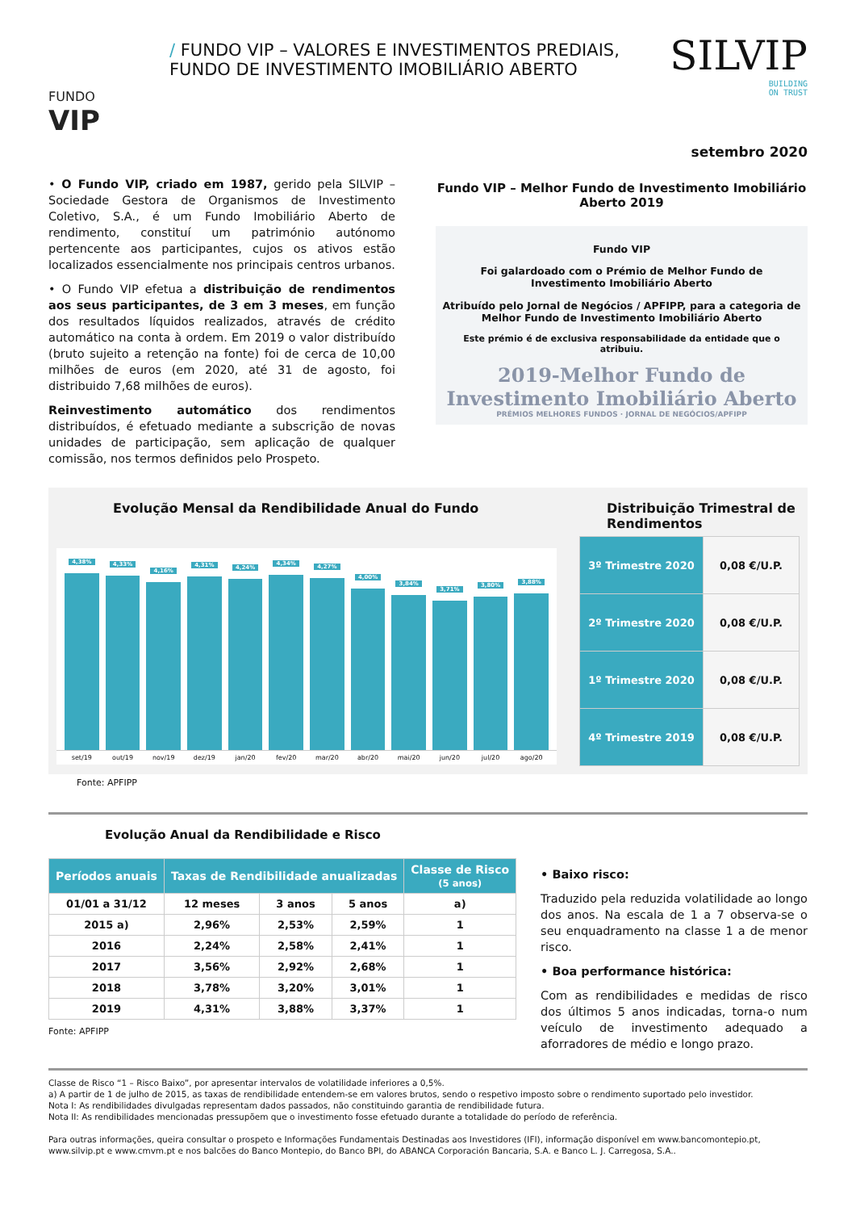FUNDO
VIP
/ FUNDO VIP – VALORES E INVESTIMENTOS PREDIAIS,
FUNDO DE INVESTIMENTO IMOBILIÁRIO ABERTO
SILVIP
BUILDING
ON TRUST
setembro 2020
• O Fundo VIP, criado em 1987, gerido pela SILVIP – Sociedade Gestora de Organismos de Investimento Coletivo, S.A., é um Fundo Imobiliário Aberto de rendimento, constituí um património autónomo pertencente aos participantes, cujos os ativos estão localizados essencialmente nos principais centros urbanos.
• O Fundo VIP efetua a distribuição de rendimentos aos seus participantes, de 3 em 3 meses, em função dos resultados líquidos realizados, através de crédito automático na conta à ordem. Em 2019 o valor distribuído (bruto sujeito a retenção na fonte) foi de cerca de 10,00 milhões de euros (em 2020, até 31 de agosto, foi distribuido 7,68 milhões de euros).
Reinvestimento automático dos rendimentos distribuídos, é efetuado mediante a subscrição de novas unidades de participação, sem aplicação de qualquer comissão, nos termos definidos pelo Prospeto.
Fundo VIP – Melhor Fundo de Investimento Imobiliário Aberto 2019
Fundo VIP
Foi galardoado com o Prémio de Melhor Fundo de Investimento Imobiliário Aberto
Atribuído pelo Jornal de Negócios / APFIPP, para a categoria de Melhor Fundo de Investimento Imobiliário Aberto
Este prémio é de exclusiva responsabilidade da entidade que o atribuiu.
2019-Melhor Fundo de
Investimento Imobiliário Aberto
PRÉMIOS MELHORES FUNDOS · JORNAL DE NEGÓCIOS/APFIPP
Evolução Mensal da Rendibilidade Anual do Fundo
4,38%
4,33%
4,16%
4,31%
4,24%
4,34%
4,27%
4,00%
3,84%
3,71%
3,80%
3,88%
set/19 out/19 nov/19 dez/19 jan/20 fev/20 mar/20 abr/20 mai/20 jun/20 jul/20 ago/20
Distribuição Trimestral de Rendimentos
| 3º Trimestre 2020 | 0,08 €/U.P. |
| 2º Trimestre 2020 | 0,08 €/U.P. |
| 1º Trimestre 2020 | 0,08 €/U.P. |
| 4º Trimestre 2019 | 0,08 €/U.P. |
Fonte: APFIPP
Evolução Anual da Rendibilidade e Risco
| Períodos anuais | Taxas de Rendibilidade anualizadas | | | Classe de Risco (5 anos) |
| --- | --- | --- | --- | --- |
| 01/01 a 31/12 | 12 meses | 3 anos | 5 anos | a) |
| 2015 a) | 2,96% | 2,53% | 2,59% | 1 |
| 2016 | 2,24% | 2,58% | 2,41% | 1 |
| 2017 | 3,56% | 2,92% | 2,68% | 1 |
| 2018 | 3,78% | 3,20% | 3,01% | 1 |
| 2019 | 4,31% | 3,88% | 3,37% | 1 |
Fonte: APFIPP
• Baixo risco:
Traduzido pela reduzida volatilidade ao longo dos anos. Na escala de 1 a 7 observa-se o seu enquadramento na classe 1 a de menor risco.
• Boa performance histórica:
Com as rendibilidades e medidas de risco dos últimos 5 anos indicadas, torna-o num veículo de investimento adequado a aforradores de médio e longo prazo.
Classe de Risco “1 – Risco Baixo”, por apresentar intervalos de volatilidade inferiores a 0,5%.
a) A partir de 1 de julho de 2015, as taxas de rendibilidade entendem-se em valores brutos, sendo o respetivo imposto sobre o rendimento suportado pelo investidor.
Nota I: As rendibilidades divulgadas representam dados passados, não constituindo garantia de rendibilidade futura.
Nota II: As rendibilidades mencionadas pressupõem que o investimento fosse efetuado durante a totalidade do período de referência.
Para outras informações, queira consultar o prospeto e Informações Fundamentais Destinadas aos Investidores (IFI), informação disponível em www.bancomontepio.pt, www.silvip.pt e www.cmvm.pt e nos balcões do Banco Montepio, do Banco BPI, do ABANCA Corporación Bancaria, S.A. e Banco L. J. Carregosa, S.A..